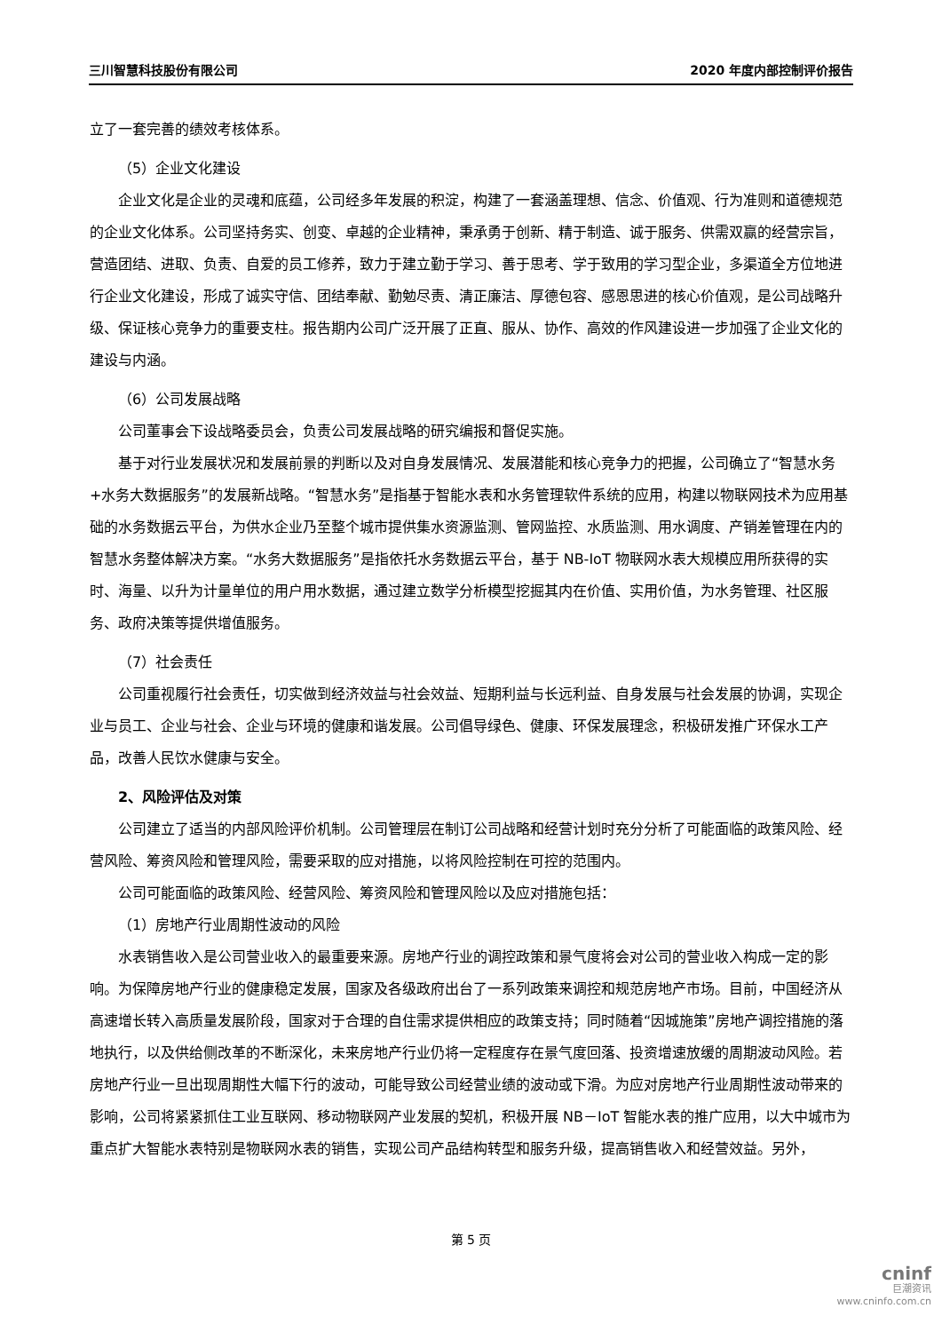三川智慧科技股份有限公司 2020 年度内部控制评价报告
立了一套完善的绩效考核体系。
（5）企业文化建设
企业文化是企业的灵魂和底蕴，公司经多年发展的积淀，构建了一套涵盖理想、信念、价值观、行为准则和道德规范的企业文化体系。公司坚持务实、创变、卓越的企业精神，秉承勇于创新、精于制造、诚于服务、供需双赢的经营宗旨，营造团结、进取、负责、自爱的员工修养，致力于建立勤于学习、善于思考、学于致用的学习型企业，多渠道全方位地进行企业文化建设，形成了诚实守信、团结奉献、勤勉尽责、清正廉洁、厚德包容、感恩思进的核心价值观，是公司战略升级、保证核心竞争力的重要支柱。报告期内公司广泛开展了正直、服从、协作、高效的作风建设进一步加强了企业文化的建设与内涵。
（6）公司发展战略
公司董事会下设战略委员会，负责公司发展战略的研究编报和督促实施。
基于对行业发展状况和发展前景的判断以及对自身发展情况、发展潜能和核心竞争力的把握，公司确立了“智慧水务+水务大数据服务”的发展新战略。“智慧水务”是指基于智能水表和水务管理软件系统的应用，构建以物联网技术为应用基础的水务数据云平台，为供水企业乃至整个城市提供集水资源监测、管网监控、水质监测、用水调度、产销差管理在内的智慧水务整体解决方案。“水务大数据服务”是指依托水务数据云平台，基于 NB-IoT 物联网水表大规模应用所获得的实时、海量、以升为计量单位的用户用水数据，通过建立数学分析模型挖掘其内在价值、实用价值，为水务管理、社区服务、政府决策等提供增值服务。
（7）社会责任
公司重视履行社会责任，切实做到经济效益与社会效益、短期利益与长远利益、自身发展与社会发展的协调，实现企业与员工、企业与社会、企业与环境的健康和谐发展。公司倡导绿色、健康、环保发展理念，积极研发推广环保水工产品，改善人民饮水健康与安全。
2、风险评估及对策
公司建立了适当的内部风险评价机制。公司管理层在制订公司战略和经营计划时充分分析了可能面临的政策风险、经营风险、筹资风险和管理风险，需要采取的应对措施，以将风险控制在可控的范围内。
公司可能面临的政策风险、经营风险、筹资风险和管理风险以及应对措施包括：
（1）房地产行业周期性波动的风险
水表销售收入是公司营业收入的最重要来源。房地产行业的调控政策和景气度将会对公司的营业收入构成一定的影响。为保障房地产行业的健康稳定发展，国家及各级政府出台了一系列政策来调控和规范房地产市场。目前，中国经济从高速增长转入高质量发展阶段，国家对于合理的自住需求提供相应的政策支持；同时随着“因城施策”房地产调控措施的落地执行，以及供给侧改革的不断深化，未来房地产行业仍将一定程度存在景气度回落、投资增速放缓的周期波动风险。若房地产行业一旦出现周期性大幅下行的波动，可能导致公司经营业绩的波动或下滑。为应对房地产行业周期性波动带来的影响，公司将紧紧抓住工业互联网、移动物联网产业发展的契机，积极开展 NB－IoT 智能水表的推广应用，以大中城市为重点扩大智能水表特别是物联网水表的销售，实现公司产品结构转型和服务升级，提高销售收入和经营效益。另外，
第 5 页
cninf
巨潮资讯
www.cninfo.com.cn